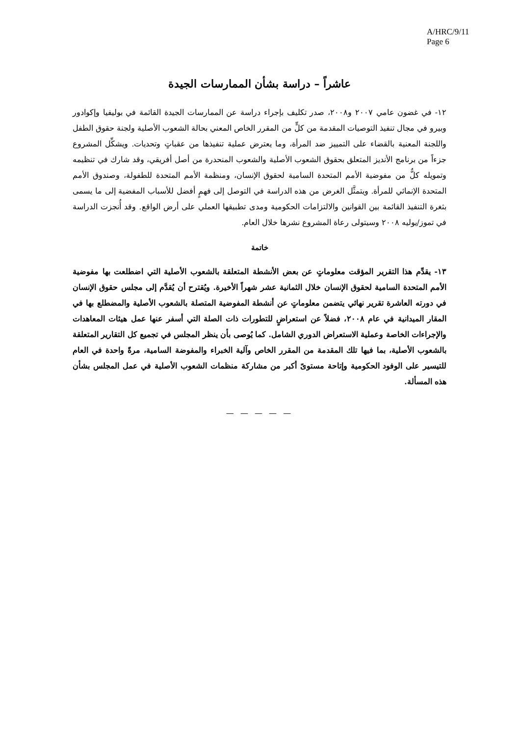A/HRC/9/11
Page 6
عاشراً – دراسة بشأن الممارسات الجيدة
١٢- في غضون عامي ٢٠٠٧ و٢٠٠٨، صدر تكليف بإجراء دراسة عن الممارسات الجيدة القائمة في بوليفيا وإكوادور وبيرو في مجال تنفيذ التوصيات المقدمة من كلٍّ من المقرر الخاص المعني بحالة الشعوب الأصلية ولجنة حقوق الطفل واللجنة المعنية بالقضاء على التمييز ضد المرأة، وما يعترض عملية تنفيذها من عقباتٍ وتحديات. ويشكِّل المشروع جزءاً من برنامج الأنديز المتعلق بحقوق الشعوب الأصلية والشعوب المنحدرة من أصل أفريقي، وقد شارك في تنظيمه وتمويله كلٌّ من مفوضية الأمم المتحدة السامية لحقوق الإنسان، ومنظمة الأمم المتحدة للطفولة، وصندوق الأمم المتحدة الإنمائي للمرأة. ويتمثَّل الغرض من هذه الدراسة في التوصل إلى فهمٍ أفضل للأسباب المفضية إلى ما يسمى بثغرة التنفيذ القائمة بين القوانين والالتزامات الحكومية ومدى تطبيقها العملي على أرض الواقع. وقد أُنجزت الدراسة في تموز/يوليه ٢٠٠٨ وسيتولى رعاة المشروع نشرها خلال العام.
خاتمة
١٣- يقدِّم هذا التقرير المؤقت معلوماتٍ عن بعض الأنشطة المتعلقة بالشعوب الأصلية التي اضطلعت بها مفوضية الأمم المتحدة السامية لحقوق الإنسان خلال الثمانية عشر شهراً الأخيرة. ويُقترح أن يُقدَّم إلى مجلس حقوق الإنسان في دورته العاشرة تقرير نهائي يتضمن معلوماتٍ عن أنشطة المفوضية المتصلة بالشعوب الأصلية والمضطلع بها في المقار الميدانية في عام ٢٠٠٨، فضلاً عن استعراضٍ للتطورات ذات الصلة التي أسفر عنها عمل هيئات المعاهدات والإجراءات الخاصة وعملية الاستعراض الدوري الشامل. كما يُوصى بأن ينظر المجلس في تجميع كل التقارير المتعلقة بالشعوب الأصلية، بما فيها تلك المقدمة من المقرر الخاص وآلية الخبراء والمفوضة السامية، مرةً واحدة في العام للتيسير على الوفود الحكومية وإتاحة مستوىً أكبر من مشاركة منظمات الشعوب الأصلية في عمل المجلس بشأن هذه المسألة.
— — — — —